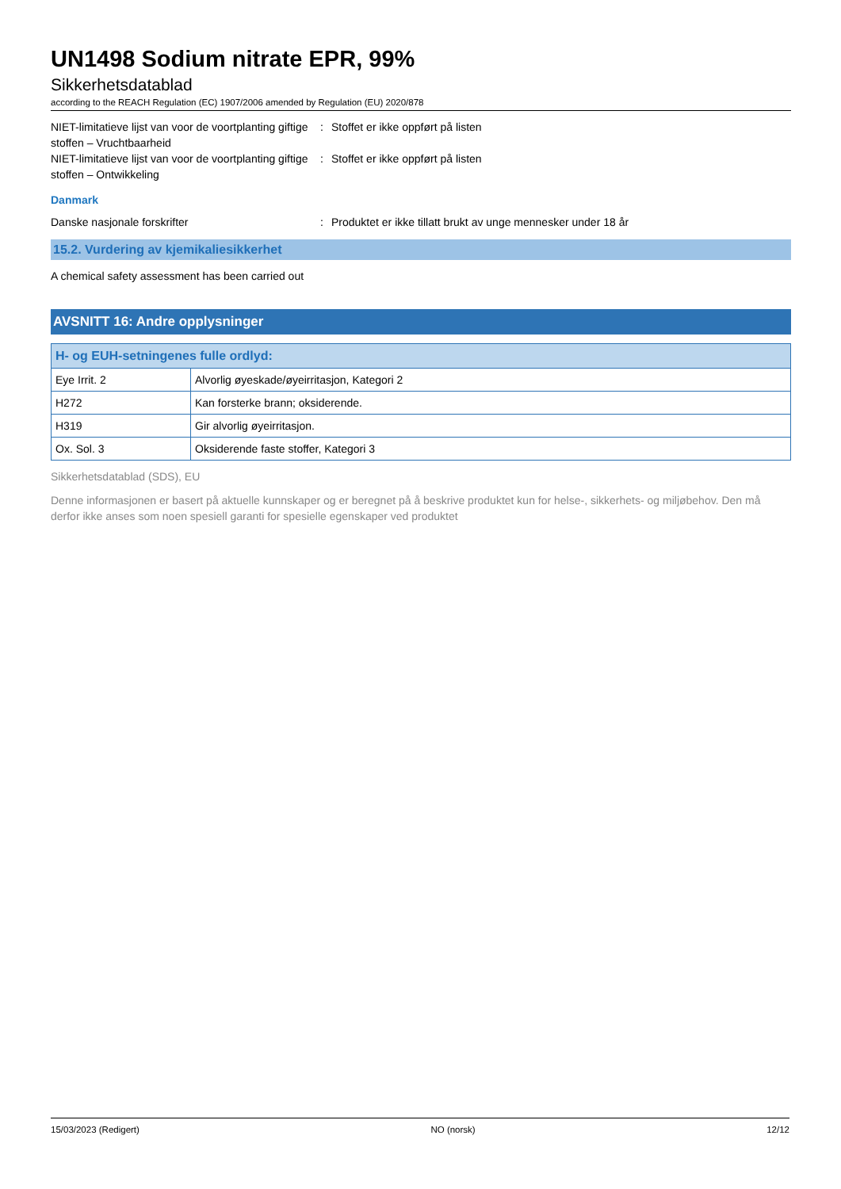UN1498 Sodium nitrate EPR, 99%
Sikkerhetsdatablad
according to the REACH Regulation (EC) 1907/2006 amended by Regulation (EU) 2020/878
NIET-limitatieve lijst van voor de voortplanting giftige stoffen – Vruchtbaarheid
: Stoffet er ikke oppført på listen
NIET-limitatieve lijst van voor de voortplanting giftige stoffen – Ontwikkeling
: Stoffet er ikke oppført på listen
Danmark
Danske nasjonale forskrifter : Produktet er ikke tillatt brukt av unge mennesker under 18 år
15.2. Vurdering av kjemikaliesikkerhet
A chemical safety assessment has been carried out
AVSNITT 16: Andre opplysninger
| H- og EUH-setningenes fulle ordlyd: | |
| --- | --- |
| Eye Irrit. 2 | Alvorlig øyeskade/øyeirritasjon, Kategori 2 |
| H272 | Kan forsterke brann; oksiderende. |
| H319 | Gir alvorlig øyeirritasjon. |
| Ox. Sol. 3 | Oksiderende faste stoffer, Kategori 3 |
Sikkerhetsdatablad (SDS), EU
Denne informasjonen er basert på aktuelle kunnskaper og er beregnet på å beskrive produktet kun for helse-, sikkerhets- og miljøbehov. Den må derfor ikke anses som noen spesiell garanti for spesielle egenskaper ved produktet
15/03/2023 (Redigert) NO (norsk) 12/12